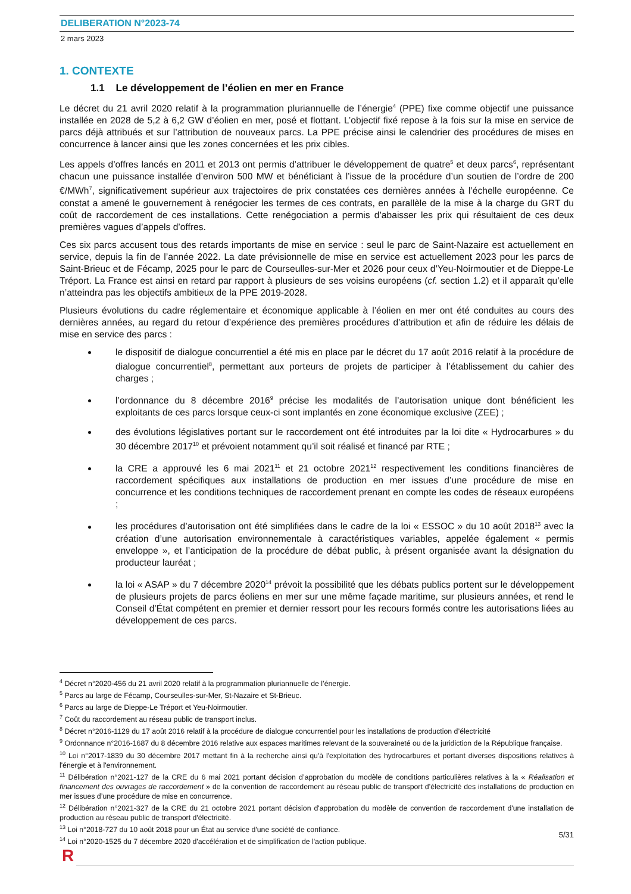DELIBERATION N°2023-74
2 mars 2023
1. CONTEXTE
1.1 Le développement de l’éolien en mer en France
Le décret du 21 avril 2020 relatif à la programmation pluriannuelle de l’énergie<sup>4</sup> (PPE) fixe comme objectif une puissance installée en 2028 de 5,2 à 6,2 GW d’éolien en mer, posé et flottant. L’objectif fixé repose à la fois sur la mise en service de parcs déjà attribués et sur l’attribution de nouveaux parcs. La PPE précise ainsi le calendrier des procédures de mises en concurrence à lancer ainsi que les zones concernées et les prix cibles.
Les appels d’offres lancés en 2011 et 2013 ont permis d’attribuer le développement de quatre<sup>5</sup> et deux parcs<sup>6</sup>, représentant chacun une puissance installée d’environ 500 MW et bénéficiant à l’issue de la procédure d’un soutien de l’ordre de 200 €/MWh<sup>7</sup>, significativement supérieur aux trajectoires de prix constatées ces dernières années à l’échelle européenne. Ce constat a amené le gouvernement à renégocier les termes de ces contrats, en parallèle de la mise à la charge du GRT du coût de raccordement de ces installations. Cette renégociation a permis d’abaisser les prix qui résultaient de ces deux premières vagues d’appels d’offres.
Ces six parcs accusent tous des retards importants de mise en service : seul le parc de Saint-Nazaire est actuellement en service, depuis la fin de l’année 2022. La date prévisionnelle de mise en service est actuellement 2023 pour les parcs de Saint-Brieuc et de Fécamp, 2025 pour le parc de Courseulles-sur-Mer et 2026 pour ceux d’Yeu-Noirmoutier et de Dieppe-Le Tréport. La France est ainsi en retard par rapport à plusieurs de ses voisins européens (cf. section 1.2) et il apparaît qu’elle n’atteindra pas les objectifs ambitieux de la PPE 2019-2028.
Plusieurs évolutions du cadre réglementaire et économique applicable à l’éolien en mer ont été conduites au cours des dernières années, au regard du retour d’expérience des premières procédures d’attribution et afin de réduire les délais de mise en service des parcs :
le dispositif de dialogue concurrentiel a été mis en place par le décret du 17 août 2016 relatif à la procédure de dialogue concurrentiel<sup>8</sup>, permettant aux porteurs de projets de participer à l’établissement du cahier des charges ;
l’ordonnance du 8 décembre 2016<sup>9</sup> précise les modalités de l’autorisation unique dont bénéficient les exploitants de ces parcs lorsque ceux-ci sont implantés en zone économique exclusive (ZEE) ;
des évolutions législatives portant sur le raccordement ont été introduites par la loi dite « Hydrocarbures » du 30 décembre 2017<sup>10</sup> et prévoient notamment qu’il soit réalisé et financé par RTE ;
la CRE a approuvé les 6 mai 2021<sup>11</sup> et 21 octobre 2021<sup>12</sup> respectivement les conditions financières de raccordement spécifiques aux installations de production en mer issues d’une procédure de mise en concurrence et les conditions techniques de raccordement prenant en compte les codes de réseaux européens ;
les procédures d’autorisation ont été simplifiées dans le cadre de la loi « ESSOC » du 10 août 2018<sup>13</sup> avec la création d’une autorisation environnementale à caractéristiques variables, appelée également « permis enveloppe », et l’anticipation de la procédure de débat public, à présent organisée avant la désignation du producteur lauréat ;
la loi « ASAP » du 7 décembre 2020<sup>14</sup> prévoit la possibilité que les débats publics portent sur le développement de plusieurs projets de parcs éoliens en mer sur une même façade maritime, sur plusieurs années, et rend le Conseil d’État compétent en premier et dernier ressort pour les recours formés contre les autorisations liées au développement de ces parcs.
<sup>4</sup> Décret n°2020-456 du 21 avril 2020 relatif à la programmation pluriannuelle de l’énergie.
<sup>5</sup> Parcs au large de Fécamp, Courseulles-sur-Mer, St-Nazaire et St-Brieuc.
<sup>6</sup> Parcs au large de Dieppe-Le Tréport et Yeu-Noirmoutier.
<sup>7</sup> Coût du raccordement au réseau public de transport inclus.
<sup>8</sup> Décret n°2016-1129 du 17 août 2016 relatif à la procédure de dialogue concurrentiel pour les installations de production d’électricité
<sup>9</sup> Ordonnance n°2016-1687 du 8 décembre 2016 relative aux espaces maritimes relevant de la souveraineté ou de la juridiction de la République française.
<sup>10</sup> Loi n°2017-1839 du 30 décembre 2017 mettant fin à la recherche ainsi qu'à l'exploitation des hydrocarbures et portant diverses dispositions relatives à l'énergie et à l'environnement.
<sup>11</sup> Délibération n°2021-127 de la CRE du 6 mai 2021 portant décision d’approbation du modèle de conditions particulières relatives à la « Réalisation et financement des ouvrages de raccordement » de la convention de raccordement au réseau public de transport d’électricité des installations de production en mer issues d’une procédure de mise en concurrence.
<sup>12</sup> Délibération n°2021-327 de la CRE du 21 octobre 2021 portant décision d'approbation du modèle de convention de raccordement d'une installation de production au réseau public de transport d'électricité.
<sup>13</sup> Loi n°2018-727 du 10 août 2018 pour un État au service d'une société de confiance.
<sup>14</sup> Loi n°2020-1525 du 7 décembre 2020 d'accélération et de simplification de l'action publique.
5/31
R